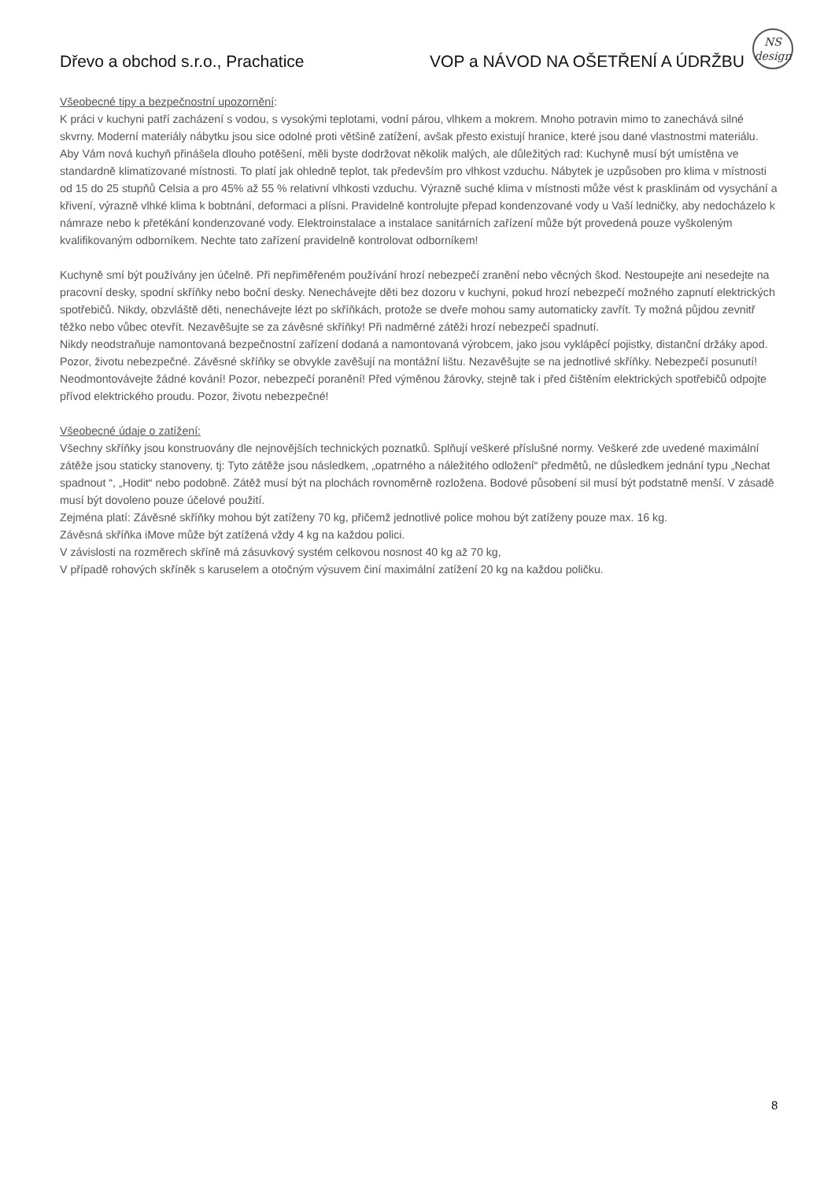Dřevo a obchod s.r.o., Prachatice VOP a NÁVOD NA OŠETŘENÍ A ÚDRŽBU
NS
design
Všeobecné tipy a bezpečnostní upozornění:
K práci v kuchyni patří zacházení s vodou, s vysokými teplotami, vodní párou, vlhkem a mokrem. Mnoho potravin mimo to zanechává silné skvrny. Moderní materiály nábytku jsou sice odolné proti většině zatížení, avšak přesto existují hranice, které jsou dané vlastnostmi materiálu. Aby Vám nová kuchyň přinášela dlouho potěšení, měli byste dodržovat několik malých, ale důležitých rad: Kuchyně musí být umístěna ve standardně klimatizované místnosti. To platí jak ohledně teplot, tak především pro vlhkost vzduchu. Nábytek je uzpůsoben pro klima v místnosti od 15 do 25 stupňů Celsia a pro 45% až 55 % relativní vlhkosti vzduchu. Výrazně suché klima v místnosti může vést k prasklinám od vysychání a křivení, výrazně vlhké klima k bobtnání, deformaci a plísni. Pravidelně kontrolujte přepad kondenzované vody u Vaší ledničky, aby nedocházelo k námraze nebo k přetékání kondenzované vody. Elektroinstalace a instalace sanitárních zařízení může být provedená pouze vyškoleným kvalifikovaným odborníkem. Nechte tato zařízení pravidelně kontrolovat odborníkem!
Kuchyně smí být používány jen účelně. Při nepřiměřeném používání hrozí nebezpečí zranění nebo věcných škod. Nestoupejte ani nesedejte na pracovní desky, spodní skříňky nebo boční desky. Nenechávejte děti bez dozoru v kuchyni, pokud hrozí nebezpečí možného zapnutí elektrických spotřebičů. Nikdy, obzvláště děti, nenechávejte lézt po skříňkách, protože se dveře mohou samy automaticky zavřít. Ty možná půjdou zevnitř těžko nebo vůbec otevřít. Nezavěšujte se za závěsné skříňky! Při nadměrné zátěži hrozí nebezpečí spadnutí.
Nikdy neodstraňuje namontovaná bezpečnostní zařízení dodaná a namontovaná výrobcem, jako jsou vyklápěcí pojistky, distanční držáky apod. Pozor, životu nebezpečné. Závěsné skříňky se obvykle zavěšují na montážní lištu. Nezavěšujte se na jednotlivé skříňky. Nebezpečí posunutí! Neodmontovávejte žádné kování! Pozor, nebezpečí poranění! Před výměnou žárovky, stejně tak i před čištěním elektrických spotřebičů odpojte přívod elektrického proudu. Pozor, životu nebezpečné!
Všeobecné údaje o zatížení:
Všechny skříňky jsou konstruovány dle nejnovějších technických poznatků. Splňují veškeré příslušné normy. Veškeré zde uvedené maximální zátěže jsou staticky stanoveny, tj: Tyto zátěže jsou následkem, „opatrného a náležitého odložení“ předmětů, ne důsledkem jednání typu „Nechat spadnout “, „Hodit“ nebo podobně. Zátěž musí být na plochách rovnoměrně rozložena. Bodové působení sil musí být podstatně menší. V zásadě musí být dovoleno pouze účelové použití.
Zejména platí: Závěsné skříňky mohou být zatíženy 70 kg, přičemž jednotlivé police mohou být zatíženy pouze max. 16 kg.
Závěsná skříňka iMove může být zatížená vždy 4 kg na každou polici.
V závislosti na rozměrech skříně má zásuvkový systém celkovou nosnost 40 kg až 70 kg,
V případě rohových skříněk s karuselem a otočným výsuvem činí maximální zatížení 20 kg na každou poličku.
8